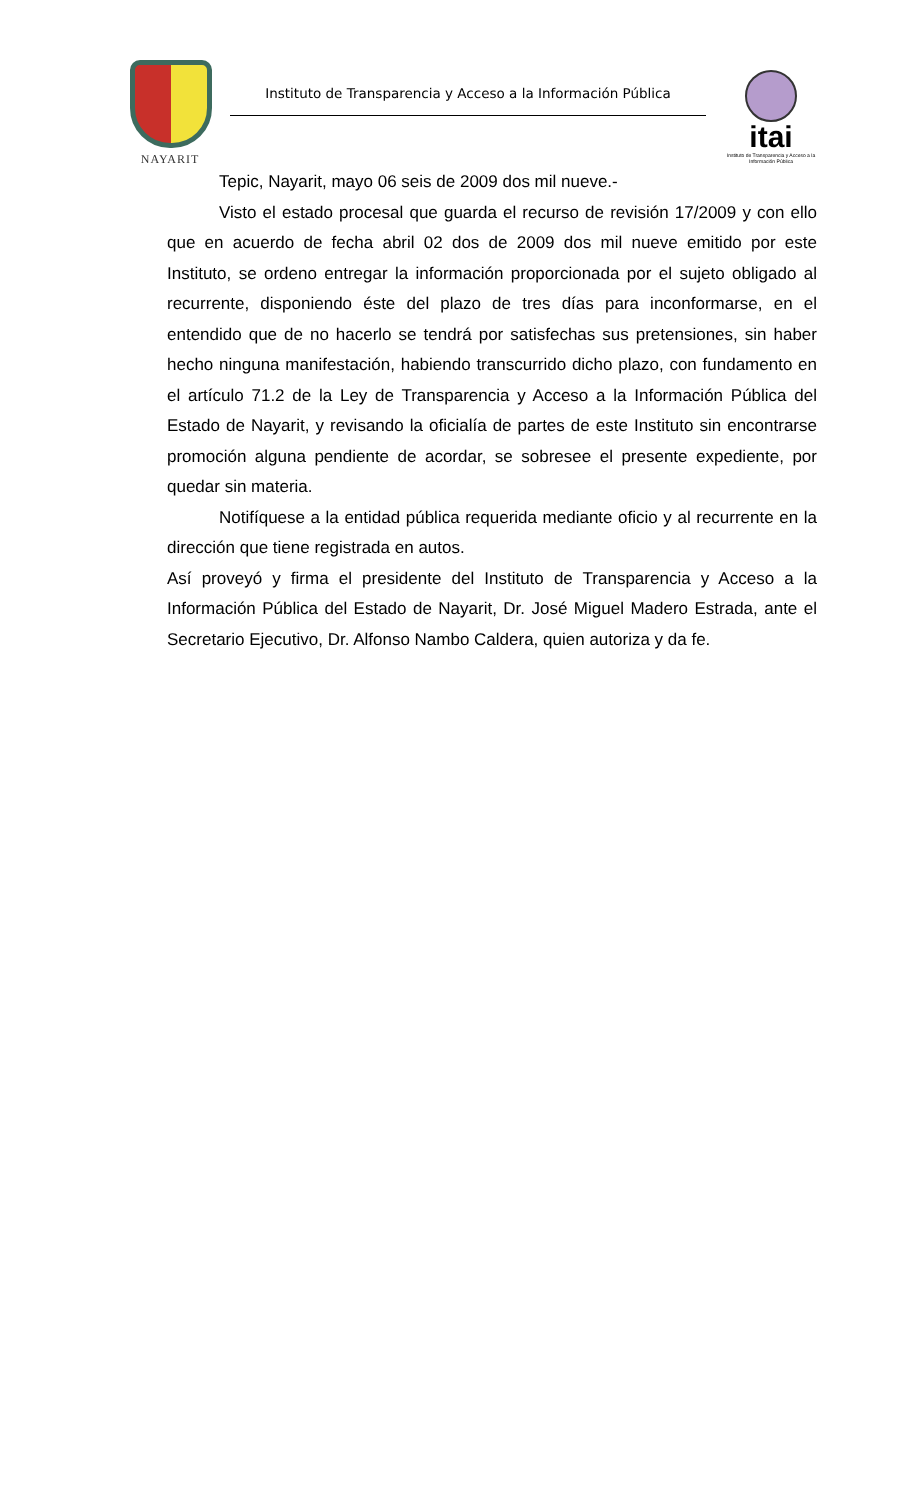NAYARIT
Instituto de Transparencia y Acceso a la Información Pública
itai
Instituto de Transparencia y Acceso a la Información Pública
Tepic, Nayarit, mayo 06 seis de 2009 dos mil nueve.-
Visto el estado procesal que guarda el recurso de revisión 17/2009 y con ello que en acuerdo de fecha abril 02 dos de 2009 dos mil nueve emitido por este Instituto, se ordeno entregar la información proporcionada por el sujeto obligado al recurrente, disponiendo éste del plazo de tres días para inconformarse, en el entendido que de no hacerlo se tendrá por satisfechas sus pretensiones, sin haber hecho ninguna manifestación, habiendo transcurrido dicho plazo, con fundamento en el artículo 71.2 de la Ley de Transparencia y Acceso a la Información Pública del Estado de Nayarit, y revisando la oficialía de partes de este Instituto sin encontrarse promoción alguna pendiente de acordar, se sobresee el presente expediente, por quedar sin materia.
Notifíquese a la entidad pública requerida mediante oficio y al recurrente en la dirección que tiene registrada en autos.
Así proveyó y firma el presidente del Instituto de Transparencia y Acceso a la Información Pública del Estado de Nayarit, Dr. José Miguel Madero Estrada, ante el Secretario Ejecutivo, Dr. Alfonso Nambo Caldera, quien autoriza y da fe.